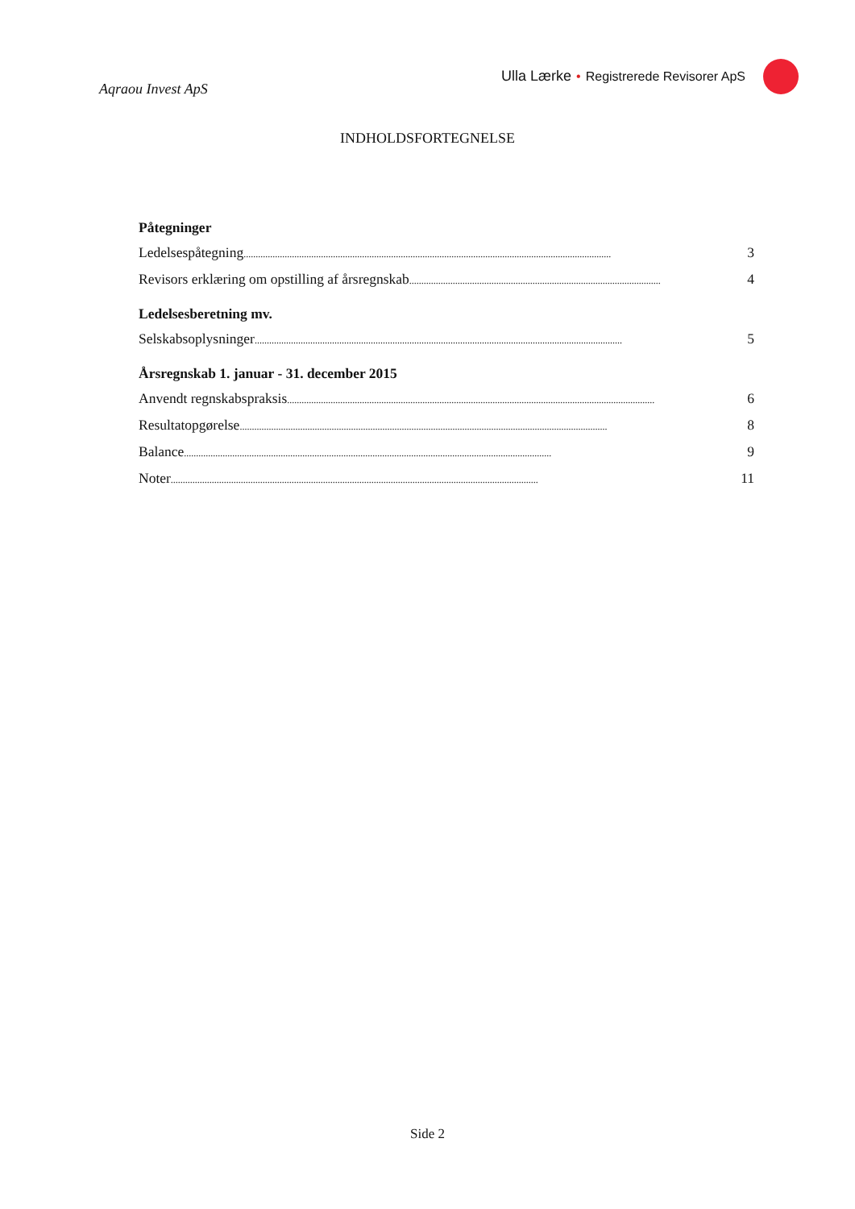Aqraou Invest ApS
Ulla Lærke • Registrerede Revisorer ApS
INDHOLDSFORTEGNELSE
Påtegninger
Ledelsespåtegning........................................................................................................................................................ 3
Revisors erklæring om opstilling af årsregnskab........................................................................................................ 4
Ledelsesberetning mv.
Selskabsoplysninger........................................................................................................................................................ 5
Årsregnskab 1. januar - 31. december 2015
Anvendt regnskabspraksis........................................................................................................................................................ 6
Resultatopgørelse........................................................................................................................................................ 8
Balance........................................................................................................................................................ 9
Noter........................................................................................................................................................ 11
Side 2